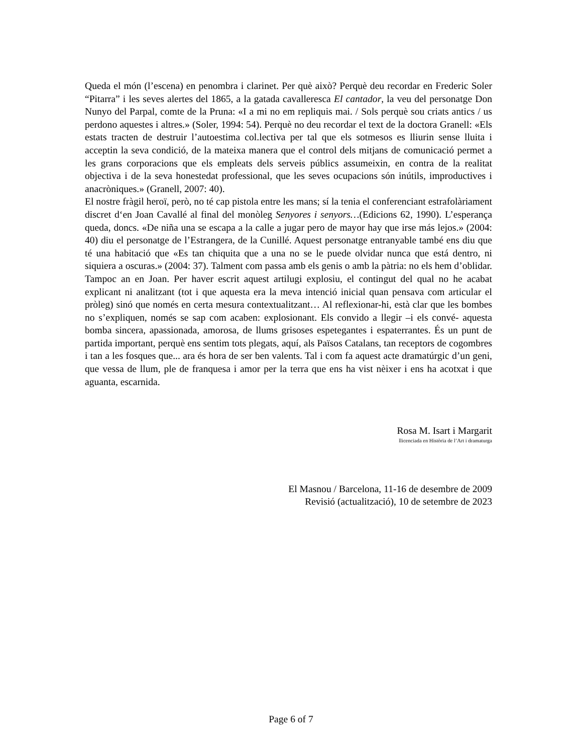Queda el món (l’escena) en penombra i clarinet. Per què això? Perquè deu recordar en Frederic Soler “Pitarra” i les seves alertes del 1865, a la gatada cavalleresca El cantador, la veu del personatge Don Nunyo del Parpal, comte de la Pruna: «I a mi no em repliquis mai. / Sols perquè sou criats antics / us perdono aquestes i altres.» (Soler, 1994: 54). Perquè no deu recordar el text de la doctora Granell: «Els estats tracten de destruir l’autoestima col.lectiva per tal que els sotmesos es lliurin sense lluita i acceptin la seva condició, de la mateixa manera que el control dels mitjans de comunicació permet a les grans corporacions que els empleats dels serveis públics assumeixin, en contra de la realitat objectiva i de la seva honestedat professional, que les seves ocupacions són inútils, improductives i anacròniques.» (Granell, 2007: 40).
El nostre fràgil heroï, però, no té cap pistola entre les mans; sí la tenia el conferenciant estrafolàriament discret d‘en Joan Cavallé al final del monòleg Senyores i senyors…(Edicions 62, 1990). L’esperança queda, doncs. «De niña una se escapa a la calle a jugar pero de mayor hay que irse más lejos.» (2004: 40) diu el personatge de l’Estrangera, de la Cunillé. Aquest personatge entranyable també ens diu que té una habitació que «Es tan chiquita que a una no se le puede olvidar nunca que está dentro, ni siquiera a oscuras.» (2004: 37). Talment com passa amb els genis o amb la pàtria: no els hem d’oblidar. Tampoc an en Joan. Per haver escrit aquest artilugi explosiu, el contingut del qual no he acabat explicant ni analitzant (tot i que aquesta era la meva intenció inicial quan pensava com articular el pròleg) sinó que només en certa mesura contextualitzant… Al reflexionar-hi, està clar que les bombes no s’expliquen, només se sap com acaben: explosionant. Els convido a llegir –i els convé- aquesta bomba sincera, apassionada, amorosa, de llums grisoses espetegantes i espaterrantes. És un punt de partida important, perquè ens sentim tots plegats, aquí, als Països Catalans, tan receptors de cogombres i tan a les fosques que... ara és hora de ser ben valents. Tal i com fa aquest acte dramatúrgic d’un geni, que vessa de llum, ple de franquesa i amor per la terra que ens ha vist nèixer i ens ha acotxat i que aguanta, escarnida.
Rosa M. Isart i Margarit
llicenciada en Història de l’Art i dramaturga
El Masnou / Barcelona, 11-16 de desembre de 2009
Revisió (actualització), 10 de setembre de 2023
Page 6 of 7